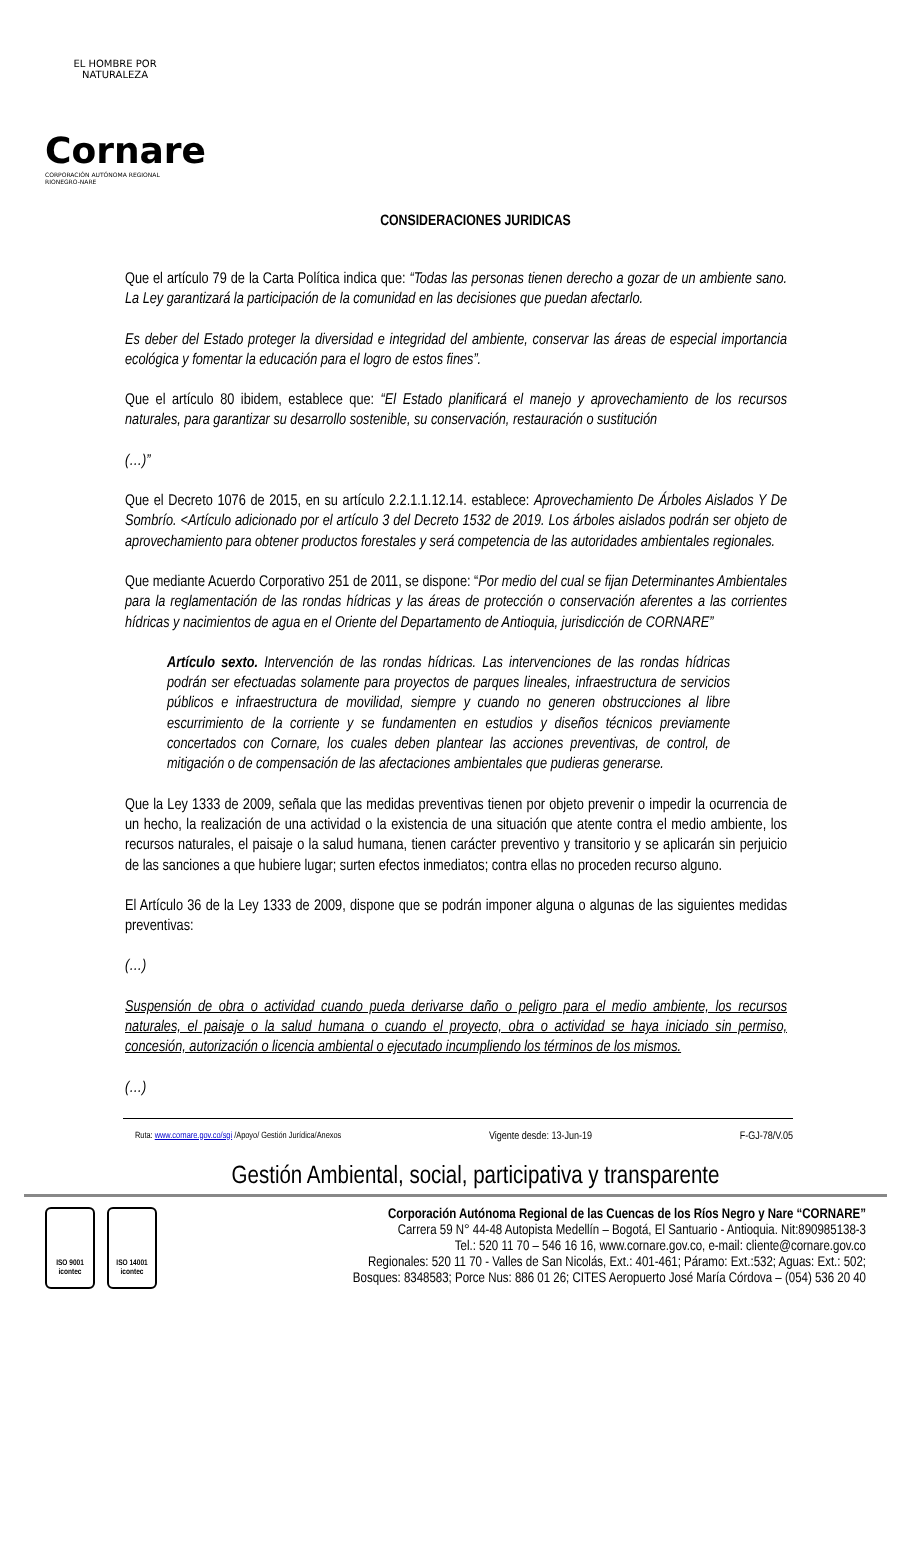EL HOMBRE POR NATURALEZA
Cornare
CORPORACIÓN AUTÓNOMA REGIONAL RIONEGRO-NARE
CONSIDERACIONES JURIDICAS
Que el artículo 79 de la Carta Política indica que: “Todas las personas tienen derecho a gozar de un ambiente sano. La Ley garantizará la participación de la comunidad en las decisiones que puedan afectarlo.
Es deber del Estado proteger la diversidad e integridad del ambiente, conservar las áreas de especial importancia ecológica y fomentar la educación para el logro de estos fines”.
Que el artículo 80 ibidem, establece que: “El Estado planificará el manejo y aprovechamiento de los recursos naturales, para garantizar su desarrollo sostenible, su conservación, restauración o sustitución
(…)”
Que el Decreto 1076 de 2015, en su artículo 2.2.1.1.12.14. establece: Aprovechamiento De Árboles Aislados Y De Sombrío. <Artículo adicionado por el artículo 3 del Decreto 1532 de 2019. Los árboles aislados podrán ser objeto de aprovechamiento para obtener productos forestales y será competencia de las autoridades ambientales regionales.
Que mediante Acuerdo Corporativo 251 de 2011, se dispone: “Por medio del cual se fijan Determinantes Ambientales para la reglamentación de las rondas hídricas y las áreas de protección o conservación aferentes a las corrientes hídricas y nacimientos de agua en el Oriente del Departamento de Antioquia, jurisdicción de CORNARE”
Artículo sexto. Intervención de las rondas hídricas. Las intervenciones de las rondas hídricas podrán ser efectuadas solamente para proyectos de parques lineales, infraestructura de servicios públicos e infraestructura de movilidad, siempre y cuando no generen obstrucciones al libre escurrimiento de la corriente y se fundamenten en estudios y diseños técnicos previamente concertados con Cornare, los cuales deben plantear las acciones preventivas, de control, de mitigación o de compensación de las afectaciones ambientales que pudieras generarse.
Que la Ley 1333 de 2009, señala que las medidas preventivas tienen por objeto prevenir o impedir la ocurrencia de un hecho, la realización de una actividad o la existencia de una situación que atente contra el medio ambiente, los recursos naturales, el paisaje o la salud humana, tienen carácter preventivo y transitorio y se aplicarán sin perjuicio de las sanciones a que hubiere lugar; surten efectos inmediatos; contra ellas no proceden recurso alguno.
El Artículo 36 de la Ley 1333 de 2009, dispone que se podrán imponer alguna o algunas de las siguientes medidas preventivas:
(…)
Suspensión de obra o actividad cuando pueda derivarse daño o peligro para el medio ambiente, los recursos naturales, el paisaje o la salud humana o cuando el proyecto, obra o actividad se haya iniciado sin permiso, concesión, autorización o licencia ambiental o ejecutado incumpliendo los términos de los mismos.
(…)
Ruta: www.cornare.gov.co/sgi /Apoyo/ Gestión Jurídica/Anexos Vigente desde: 13-Jun-19 F-GJ-78/V.05
Gestión Ambiental, social, participativa y transparente
ISO 9001
icontec
ISO 14001
icontec
Corporación Autónoma Regional de las Cuencas de los Ríos Negro y Nare “CORNARE”
Carrera 59 N° 44-48 Autopista Medellín – Bogotá, El Santuario - Antioquia. Nit:890985138-3
Tel.: 520 11 70 – 546 16 16, www.cornare.gov.co, e-mail: cliente@cornare.gov.co
Regionales: 520 11 70 - Valles de San Nicolás, Ext.: 401-461; Páramo: Ext.:532; Aguas: Ext.: 502;
Bosques: 8348583; Porce Nus: 886 01 26; CITES Aeropuerto José María Córdova – (054) 536 20 40